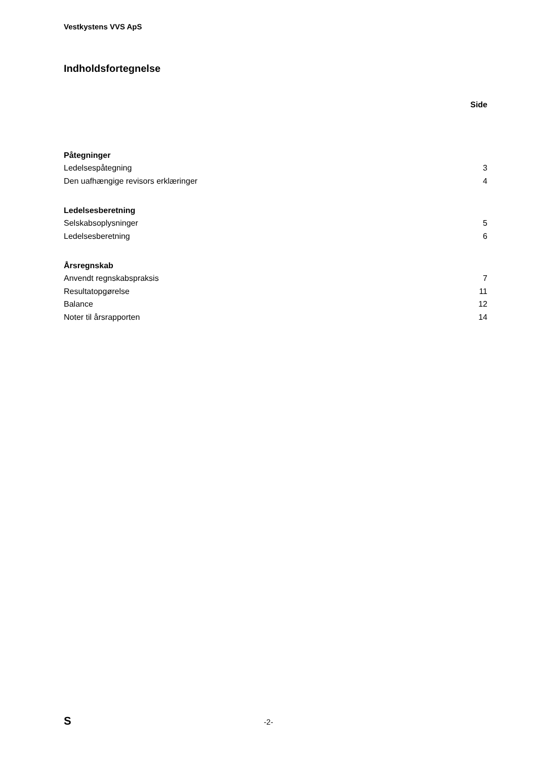Vestkystens VVS ApS
Indholdsfortegnelse
Side
Påtegninger
Ledelsespåtegning 3
Den uafhængige revisors erklæringer 4
Ledelsesberetning
Selskabsoplysninger 5
Ledelsesberetning 6
Årsregnskab
Anvendt regnskabspraksis 7
Resultatopgørelse 11
Balance 12
Noter til årsrapporten 14
S
-2-